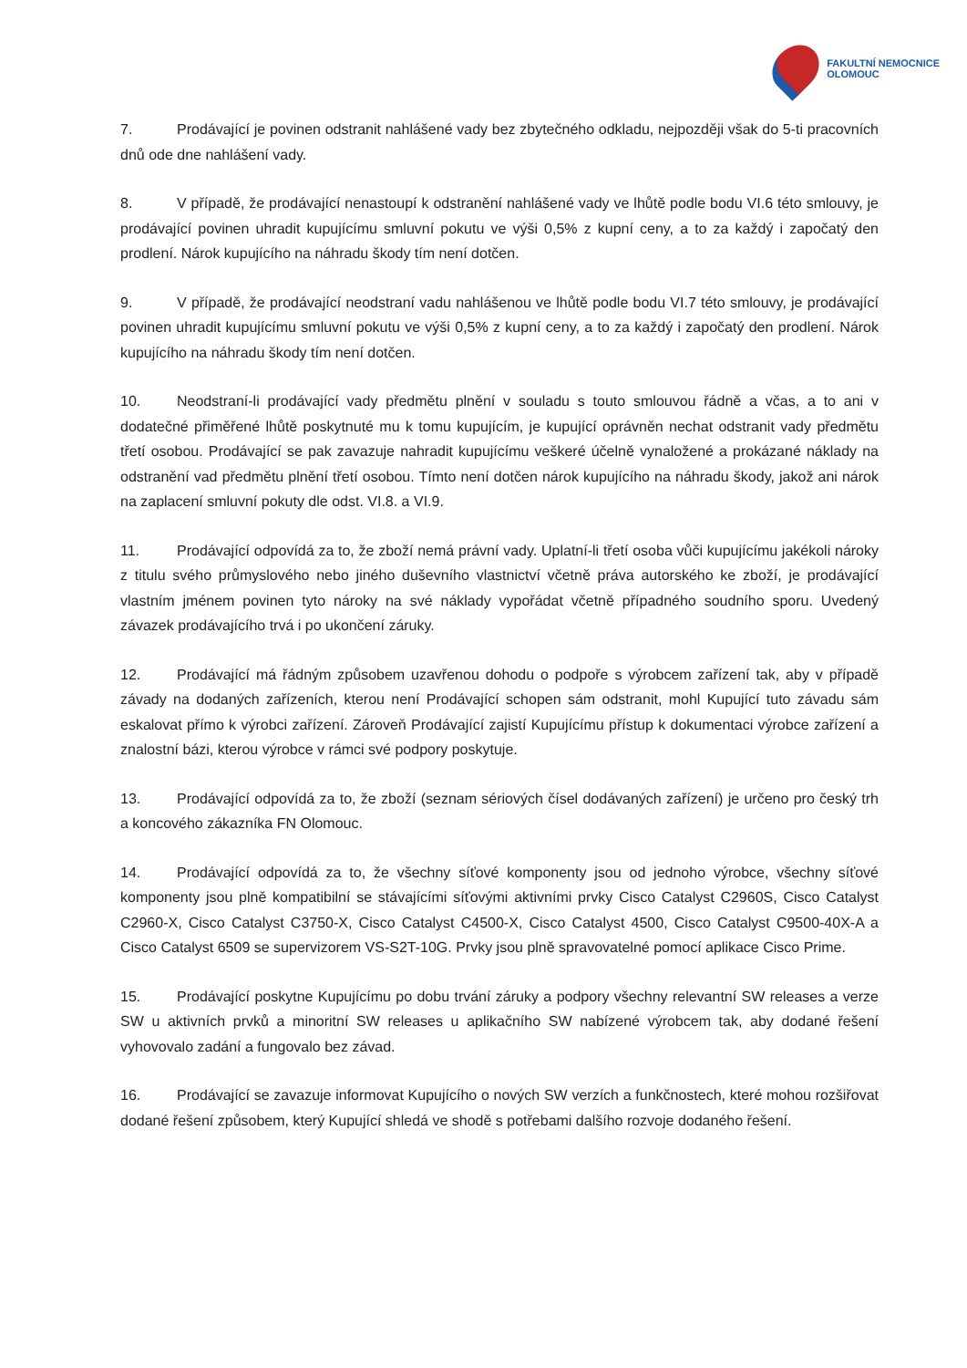FAKULTNÍ NEMOCNICE
OLOMOUC
7. Prodávající je povinen odstranit nahlášené vady bez zbytečného odkladu, nejpozději však do 5-ti pracovních dnů ode dne nahlášení vady.
8. V případě, že prodávající nenastoupí k odstranění nahlášené vady ve lhůtě podle bodu VI.6 této smlouvy, je prodávající povinen uhradit kupujícímu smluvní pokutu ve výši 0,5% z kupní ceny, a to za každý i započatý den prodlení. Nárok kupujícího na náhradu škody tím není dotčen.
9. V případě, že prodávající neodstraní vadu nahlášenou ve lhůtě podle bodu VI.7 této smlouvy, je prodávající povinen uhradit kupujícímu smluvní pokutu ve výši 0,5% z kupní ceny, a to za každý i započatý den prodlení. Nárok kupujícího na náhradu škody tím není dotčen.
10. Neodstraní-li prodávající vady předmětu plnění v souladu s touto smlouvou řádně a včas, a to ani v dodatečné přiměřené lhůtě poskytnuté mu k tomu kupujícím, je kupující oprávněn nechat odstranit vady předmětu třetí osobou. Prodávající se pak zavazuje nahradit kupujícímu veškeré účelně vynaložené a prokázané náklady na odstranění vad předmětu plnění třetí osobou. Tímto není dotčen nárok kupujícího na náhradu škody, jakož ani nárok na zaplacení smluvní pokuty dle odst. VI.8. a VI.9.
11. Prodávající odpovídá za to, že zboží nemá právní vady. Uplatní-li třetí osoba vůči kupujícímu jakékoli nároky z titulu svého průmyslového nebo jiného duševního vlastnictví včetně práva autorského ke zboží, je prodávající vlastním jménem povinen tyto nároky na své náklady vypořádat včetně případného soudního sporu. Uvedený závazek prodávajícího trvá i po ukončení záruky.
12. Prodávající má řádným způsobem uzavřenou dohodu o podpoře s výrobcem zařízení tak, aby v případě závady na dodaných zařízeních, kterou není Prodávající schopen sám odstranit, mohl Kupující tuto závadu sám eskalovat přímo k výrobci zařízení. Zároveň Prodávající zajistí Kupujícímu přístup k dokumentaci výrobce zařízení a znalostní bázi, kterou výrobce v rámci své podpory poskytuje.
13. Prodávající odpovídá za to, že zboží (seznam sériových čísel dodávaných zařízení) je určeno pro český trh a koncového zákazníka FN Olomouc.
14. Prodávající odpovídá za to, že všechny síťové komponenty jsou od jednoho výrobce, všechny síťové komponenty jsou plně kompatibilní se stávajícími síťovými aktivními prvky Cisco Catalyst C2960S, Cisco Catalyst C2960-X, Cisco Catalyst C3750-X, Cisco Catalyst C4500-X, Cisco Catalyst 4500, Cisco Catalyst C9500-40X-A a Cisco Catalyst 6509 se supervizorem VS-S2T-10G. Prvky jsou plně spravovatelné pomocí aplikace Cisco Prime.
15. Prodávající poskytne Kupujícímu po dobu trvání záruky a podpory všechny relevantní SW releases a verze SW u aktivních prvků a minoritní SW releases u aplikačního SW nabízené výrobcem tak, aby dodané řešení vyhovovalo zadání a fungovalo bez závad.
16. Prodávající se zavazuje informovat Kupujícího o nových SW verzích a funkčnostech, které mohou rozšiřovat dodané řešení způsobem, který Kupující shledá ve shodě s potřebami dalšího rozvoje dodaného řešení.